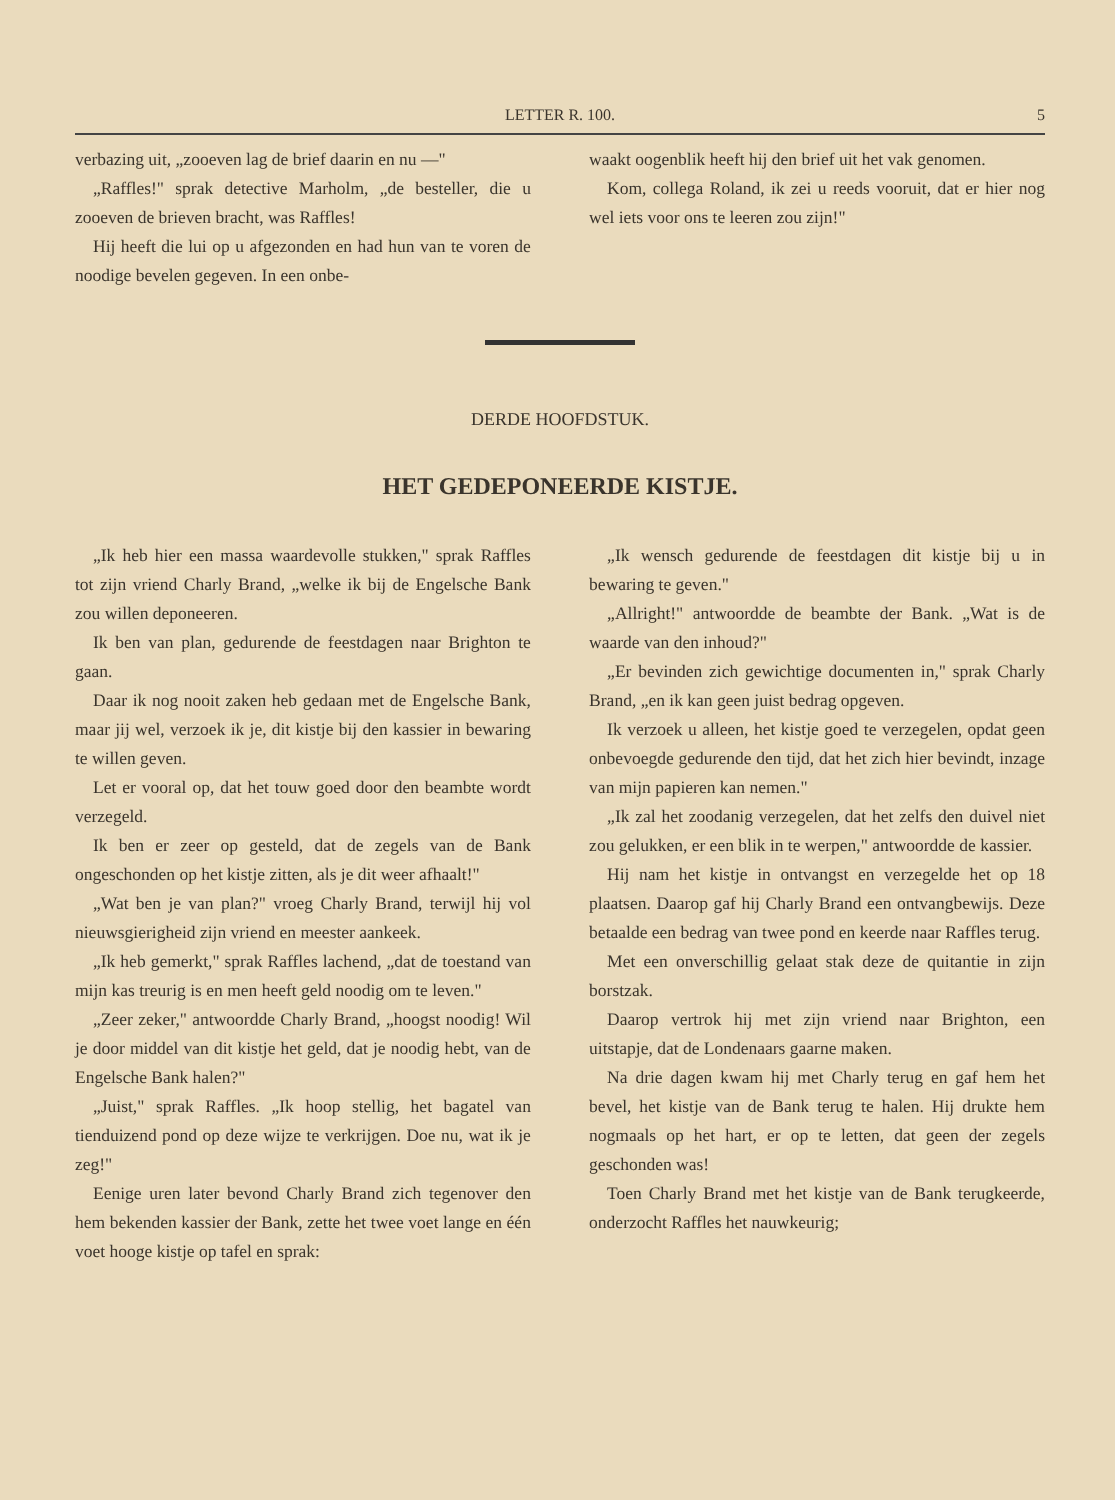LETTER R. 100. 5
verbazing uit, „zooeven lag de brief daarin en nu —"
„Raffles!" sprak detective Marholm, „de besteller, die u zooeven de brieven bracht, was Raffles!
Hij heeft die lui op u afgezonden en had hun van te voren de noodige bevelen gegeven. In een onbe-
waakt oogenblik heeft hij den brief uit het vak genomen.
Kom, collega Roland, ik zei u reeds vooruit, dat er hier nog wel iets voor ons te leeren zou zijn!"
DERDE HOOFDSTUK.
HET GEDEPONEERDE KISTJE.
„Ik heb hier een massa waardevolle stukken," sprak Raffles tot zijn vriend Charly Brand, „welke ik bij de Engelsche Bank zou willen deponeeren.
Ik ben van plan, gedurende de feestdagen naar Brighton te gaan.
Daar ik nog nooit zaken heb gedaan met de Engelsche Bank, maar jij wel, verzoek ik je, dit kistje bij den kassier in bewaring te willen geven.
Let er vooral op, dat het touw goed door den beambte wordt verzegeld.
Ik ben er zeer op gesteld, dat de zegels van de Bank ongeschonden op het kistje zitten, als je dit weer afhaalt!"
„Wat ben je van plan?" vroeg Charly Brand, terwijl hij vol nieuwsgierigheid zijn vriend en meester aankeek.
„Ik heb gemerkt," sprak Raffles lachend, „dat de toestand van mijn kas treurig is en men heeft geld noodig om te leven."
„Zeer zeker," antwoordde Charly Brand, „hoogst noodig! Wil je door middel van dit kistje het geld, dat je noodig hebt, van de Engelsche Bank halen?"
„Juist," sprak Raffles. „Ik hoop stellig, het bagatel van tienduizend pond op deze wijze te verkrijgen. Doe nu, wat ik je zeg!"
Eenige uren later bevond Charly Brand zich tegenover den hem bekenden kassier der Bank, zette het twee voet lange en één voet hooge kistje op tafel en sprak:
„Ik wensch gedurende de feestdagen dit kistje bij u in bewaring te geven."
„Allright!" antwoordde de beambte der Bank. „Wat is de waarde van den inhoud?"
„Er bevinden zich gewichtige documenten in," sprak Charly Brand, „en ik kan geen juist bedrag opgeven.
Ik verzoek u alleen, het kistje goed te verzegelen, opdat geen onbevoegde gedurende den tijd, dat het zich hier bevindt, inzage van mijn papieren kan nemen."
„Ik zal het zoodanig verzegelen, dat het zelfs den duivel niet zou gelukken, er een blik in te werpen," antwoordde de kassier.
Hij nam het kistje in ontvangst en verzegelde het op 18 plaatsen. Daarop gaf hij Charly Brand een ontvangbewijs. Deze betaalde een bedrag van twee pond en keerde naar Raffles terug.
Met een onverschillig gelaat stak deze de quitantie in zijn borstzak.
Daarop vertrok hij met zijn vriend naar Brighton, een uitstapje, dat de Londenaars gaarne maken.
Na drie dagen kwam hij met Charly terug en gaf hem het bevel, het kistje van de Bank terug te halen. Hij drukte hem nogmaals op het hart, er op te letten, dat geen der zegels geschonden was!
Toen Charly Brand met het kistje van de Bank terugkeerde, onderzocht Raffles het nauwkeurig;